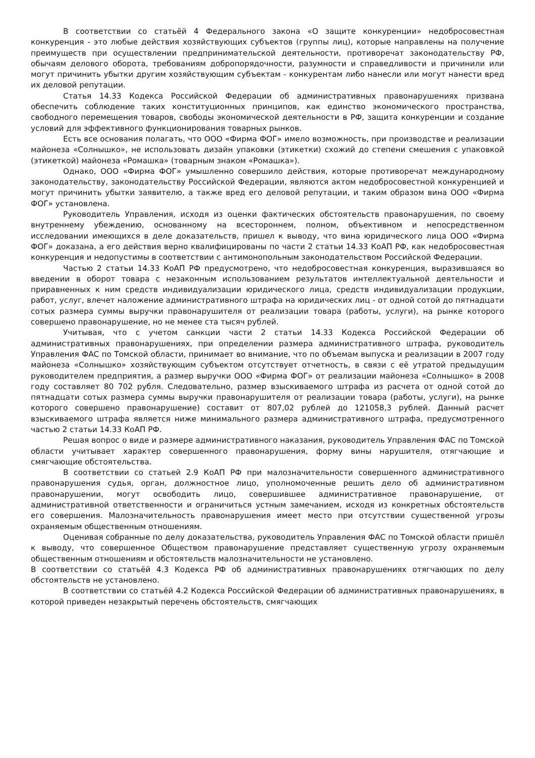В соответствии со статьёй 4 Федерального закона «О защите конкуренции» недобросовестная конкуренция - это любые действия хозяйствующих субъектов (группы лиц), которые направлены на получение преимуществ при осуществлении предпринимательской деятельности, противоречат законодательству РФ, обычаям делового оборота, требованиям добропорядочности, разумности и справедливости и причинили или могут причинить убытки другим хозяйствующим субъектам - конкурентам либо нанесли или могут нанести вред их деловой репутации.
Статья 14.33 Кодекса Российской Федерации об административных правонарушениях призвана обеспечить соблюдение таких конституционных принципов, как единство экономического пространства, свободного перемещения товаров, свободы экономической деятельности в РФ, защита конкуренции и создание условий для эффективного функционирования товарных рынков.
Есть все основания полагать, что ООО «Фирма ФОГ» имело возможность, при производстве и реализации майонеза «Солнышко», не использовать дизайн упаковки (этикетки) схожий до степени смешения с упаковкой (этикеткой) майонеза «Ромашка» (товарным знаком «Ромашка»).
Однако, ООО «Фирма ФОГ» умышленно совершило действия, которые противоречат международному законодательству, законодательству Российской Федерации, являются актом недобросовестной конкуренцией и могут причинить убытки заявителю, а также вред его деловой репутации, и таким образом вина ООО «Фирма ФОГ» установлена.
Руководитель Управления, исходя из оценки фактических обстоятельств правонарушения, по своему внутреннему убеждению, основанному на всестороннем, полном, объективном и непосредственном исследовании имеющихся в деле доказательств, пришел к выводу, что вина юридического лица ООО «Фирма ФОГ» доказана, а его действия верно квалифицированы по части 2 статьи 14.33 КоАП РФ, как недобросовестная конкуренция и недопустимы в соответствии с антимонопольным законодательством Российской Федерации.
Частью 2 статьи 14.33 КоАП РФ предусмотрено, что недобросовестная конкуренция, выразившаяся во введении в оборот товара с незаконным использованием результатов интеллектуальной деятельности и приравненных к ним средств индивидуализации юридического лица, средств индивидуализации продукции, работ, услуг, влечет наложение административного штрафа на юридических лиц - от одной сотой до пятнадцати сотых размера суммы выручки правонарушителя от реализации товара (работы, услуги), на рынке которого совершено правонарушение, но не менее ста тысяч рублей.
Учитывая, что с учетом санкции части 2 статьи 14.33 Кодекса Российской Федерации об административных правонарушениях, при определении размера административного штрафа, руководитель Управления ФАС по Томской области, принимает во внимание, что по объемам выпуска и реализации в 2007 году майонеза «Солнышко» хозяйствующим субъектом отсутствует отчетность, в связи с её утратой предыдущим руководителем предприятия, а размер выручки ООО «Фирма ФОГ» от реализации майонеза «Солнышко» в 2008 году составляет 80 702 рубля. Следовательно, размер взыскиваемого штрафа из расчета от одной сотой до пятнадцати сотых размера суммы выручки правонарушителя от реализации товара (работы, услуги), на рынке которого совершено правонарушение) составит от 807,02 рублей до 121058,3 рублей. Данный расчет взыскиваемого штрафа является ниже минимального размера административного штрафа, предусмотренного частью 2 статьи 14.33 КоАП РФ.
Решая вопрос о виде и размере административного наказания, руководитель Управления ФАС по Томской области учитывает характер совершенного правонарушения, форму вины нарушителя, отягчающие и смягчающие обстоятельства.
В соответствии со статьей 2.9 КоАП РФ при малозначительности совершенного административного правонарушения судья, орган, должностное лицо, уполномоченные решить дело об административном правонарушении, могут освободить лицо, совершившее административное правонарушение, от административной ответственности и ограничиться устным замечанием, исходя из конкретных обстоятельств его совершения. Малозначительность правонарушения имеет место при отсутствии существенной угрозы охраняемым общественным отношениям.
Оценивая собранные по делу доказательства, руководитель Управления ФАС по Томской области пришёл к выводу, что совершенное Обществом правонарушение представляет существенную угрозу охраняемым общественным отношениям и обстоятельств малозначительности не установлено.
В соответствии со статьёй 4.3 Кодекса РФ об административных правонарушениях отягчающих по делу обстоятельств не установлено.
В соответствии со статьёй 4.2 Кодекса Российской Федерации об административных правонарушениях, в которой приведен незакрытый перечень обстоятельств, смягчающих